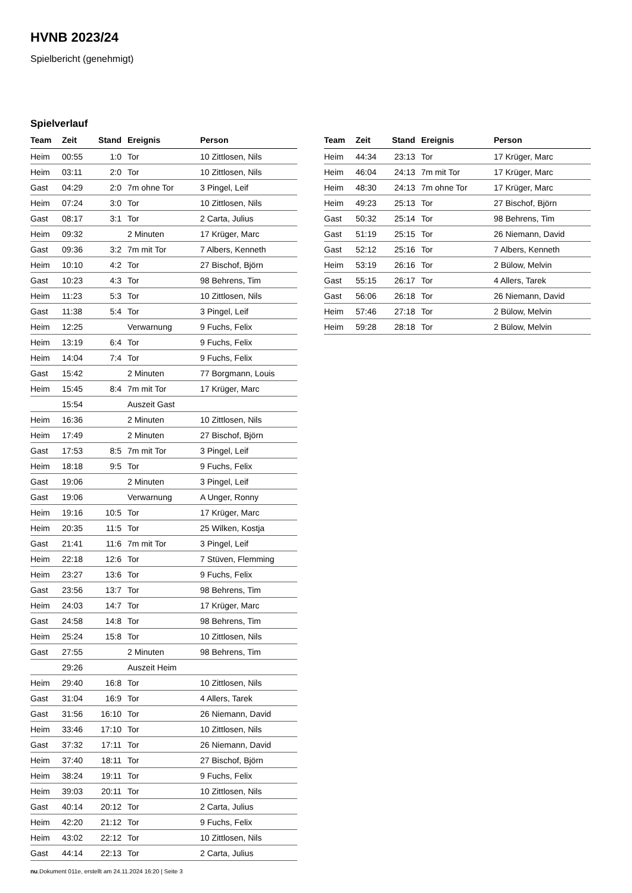HVNB 2023/24
Spielbericht (genehmigt)
Spielverlauf
| Team | Zeit | Stand | Ereignis | Person |
| --- | --- | --- | --- | --- |
| Heim | 00:55 | 1:0 | Tor | 10 Zittlosen, Nils |
| Heim | 03:11 | 2:0 | Tor | 10 Zittlosen, Nils |
| Gast | 04:29 | 2:0 | 7m ohne Tor | 3 Pingel, Leif |
| Heim | 07:24 | 3:0 | Tor | 10 Zittlosen, Nils |
| Gast | 08:17 | 3:1 | Tor | 2 Carta, Julius |
| Heim | 09:32 | | 2 Minuten | 17 Krüger, Marc |
| Gast | 09:36 | 3:2 | 7m mit Tor | 7 Albers, Kenneth |
| Heim | 10:10 | 4:2 | Tor | 27 Bischof, Björn |
| Gast | 10:23 | 4:3 | Tor | 98 Behrens, Tim |
| Heim | 11:23 | 5:3 | Tor | 10 Zittlosen, Nils |
| Gast | 11:38 | 5:4 | Tor | 3 Pingel, Leif |
| Heim | 12:25 | | Verwarnung | 9 Fuchs, Felix |
| Heim | 13:19 | 6:4 | Tor | 9 Fuchs, Felix |
| Heim | 14:04 | 7:4 | Tor | 9 Fuchs, Felix |
| Gast | 15:42 | | 2 Minuten | 77 Borgmann, Louis |
| Heim | 15:45 | 8:4 | 7m mit Tor | 17 Krüger, Marc |
| | 15:54 | | Auszeit Gast | |
| Heim | 16:36 | | 2 Minuten | 10 Zittlosen, Nils |
| Heim | 17:49 | | 2 Minuten | 27 Bischof, Björn |
| Gast | 17:53 | 8:5 | 7m mit Tor | 3 Pingel, Leif |
| Heim | 18:18 | 9:5 | Tor | 9 Fuchs, Felix |
| Gast | 19:06 | | 2 Minuten | 3 Pingel, Leif |
| Gast | 19:06 | | Verwarnung | A Unger, Ronny |
| Heim | 19:16 | 10:5 | Tor | 17 Krüger, Marc |
| Heim | 20:35 | 11:5 | Tor | 25 Wilken, Kostja |
| Gast | 21:41 | 11:6 | 7m mit Tor | 3 Pingel, Leif |
| Heim | 22:18 | 12:6 | Tor | 7 Stüven, Flemming |
| Heim | 23:27 | 13:6 | Tor | 9 Fuchs, Felix |
| Gast | 23:56 | 13:7 | Tor | 98 Behrens, Tim |
| Heim | 24:03 | 14:7 | Tor | 17 Krüger, Marc |
| Gast | 24:58 | 14:8 | Tor | 98 Behrens, Tim |
| Heim | 25:24 | 15:8 | Tor | 10 Zittlosen, Nils |
| Gast | 27:55 | | 2 Minuten | 98 Behrens, Tim |
| | 29:26 | | Auszeit Heim | |
| Heim | 29:40 | 16:8 | Tor | 10 Zittlosen, Nils |
| Gast | 31:04 | 16:9 | Tor | 4 Allers, Tarek |
| Gast | 31:56 | 16:10 | Tor | 26 Niemann, David |
| Heim | 33:46 | 17:10 | Tor | 10 Zittlosen, Nils |
| Gast | 37:32 | 17:11 | Tor | 26 Niemann, David |
| Heim | 37:40 | 18:11 | Tor | 27 Bischof, Björn |
| Heim | 38:24 | 19:11 | Tor | 9 Fuchs, Felix |
| Heim | 39:03 | 20:11 | Tor | 10 Zittlosen, Nils |
| Gast | 40:14 | 20:12 | Tor | 2 Carta, Julius |
| Heim | 42:20 | 21:12 | Tor | 9 Fuchs, Felix |
| Heim | 43:02 | 22:12 | Tor | 10 Zittlosen, Nils |
| Gast | 44:14 | 22:13 | Tor | 2 Carta, Julius |
| Team | Zeit | Stand | Ereignis | Person |
| --- | --- | --- | --- | --- |
| Heim | 44:34 | 23:13 | Tor | 17 Krüger, Marc |
| Heim | 46:04 | 24:13 | 7m mit Tor | 17 Krüger, Marc |
| Heim | 48:30 | 24:13 | 7m ohne Tor | 17 Krüger, Marc |
| Heim | 49:23 | 25:13 | Tor | 27 Bischof, Björn |
| Gast | 50:32 | 25:14 | Tor | 98 Behrens, Tim |
| Gast | 51:19 | 25:15 | Tor | 26 Niemann, David |
| Gast | 52:12 | 25:16 | Tor | 7 Albers, Kenneth |
| Heim | 53:19 | 26:16 | Tor | 2 Bülow, Melvin |
| Gast | 55:15 | 26:17 | Tor | 4 Allers, Tarek |
| Gast | 56:06 | 26:18 | Tor | 26 Niemann, David |
| Heim | 57:46 | 27:18 | Tor | 2 Bülow, Melvin |
| Heim | 59:28 | 28:18 | Tor | 2 Bülow, Melvin |
nu.Dokument 011e, erstellt am 24.11.2024 16:20 | Seite 3